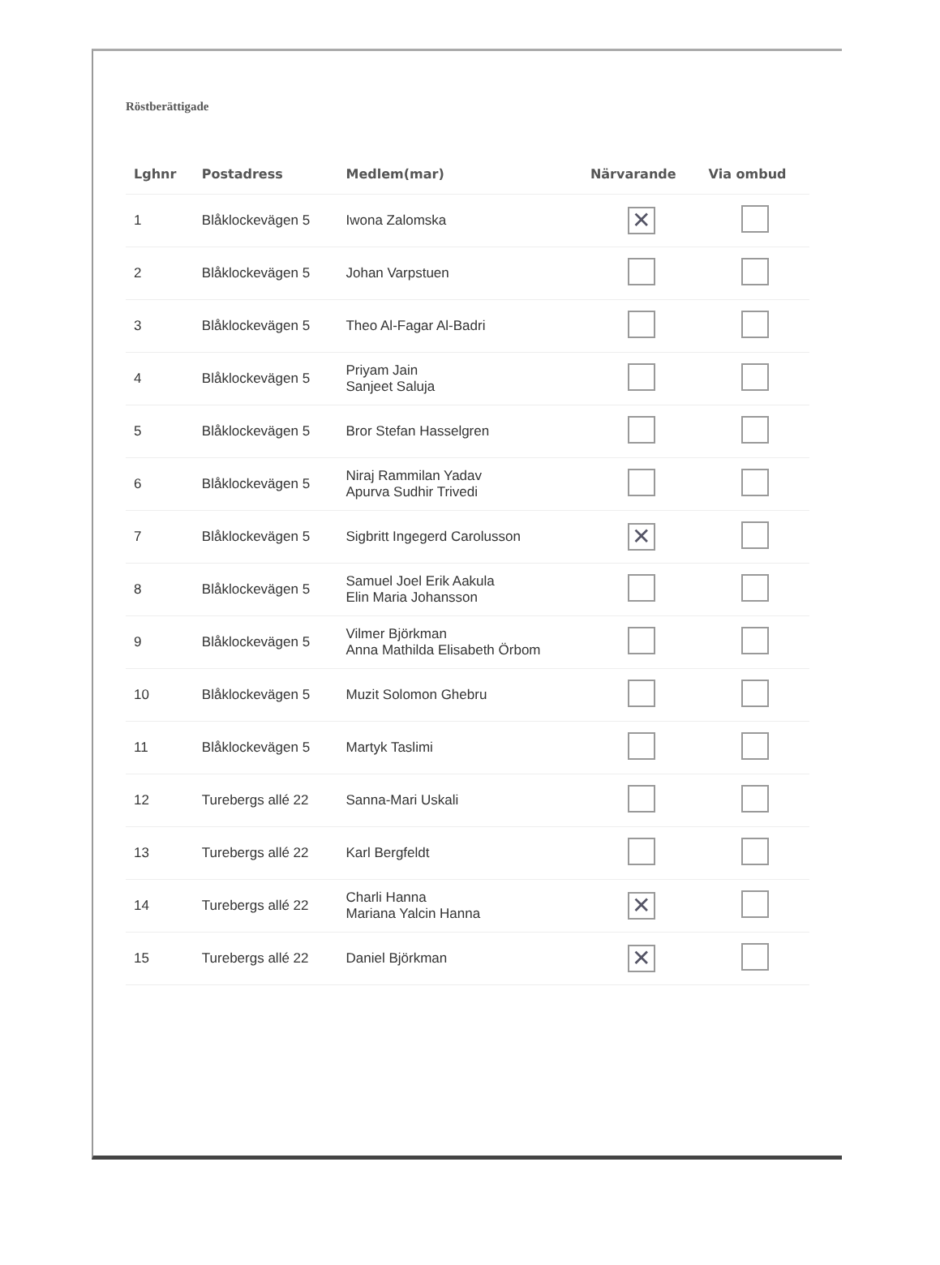Röstberättigade
| Lghnr | Postadress | Medlem(mar) | Närvarande | Via ombud |
| --- | --- | --- | --- | --- |
| 1 | Blåklockevägen 5 | Iwona Zalomska | ✕ | |
| 2 | Blåklockevägen 5 | Johan Varpstuen | | |
| 3 | Blåklockevägen 5 | Theo Al-Fagar Al-Badri | | |
| 4 | Blåklockevägen 5 | Priyam Jain Sanjeet Saluja | | |
| 5 | Blåklockevägen 5 | Bror Stefan Hasselgren | | |
| 6 | Blåklockevägen 5 | Niraj Rammilan Yadav Apurva Sudhir Trivedi | | |
| 7 | Blåklockevägen 5 | Sigbritt Ingegerd Carolusson | ✕ | |
| 8 | Blåklockevägen 5 | Samuel Joel Erik Aakula Elin Maria Johansson | | |
| 9 | Blåklockevägen 5 | Vilmer Björkman Anna Mathilda Elisabeth Örbom | | |
| 10 | Blåklockevägen 5 | Muzit Solomon Ghebru | | |
| 11 | Blåklockevägen 5 | Martyk Taslimi | | |
| 12 | Turebergs allé 22 | Sanna-Mari Uskali | | |
| 13 | Turebergs allé 22 | Karl Bergfeldt | | |
| 14 | Turebergs allé 22 | Charli Hanna Mariana Yalcin Hanna | ✕ | |
| 15 | Turebergs allé 22 | Daniel Björkman | ✕ | |